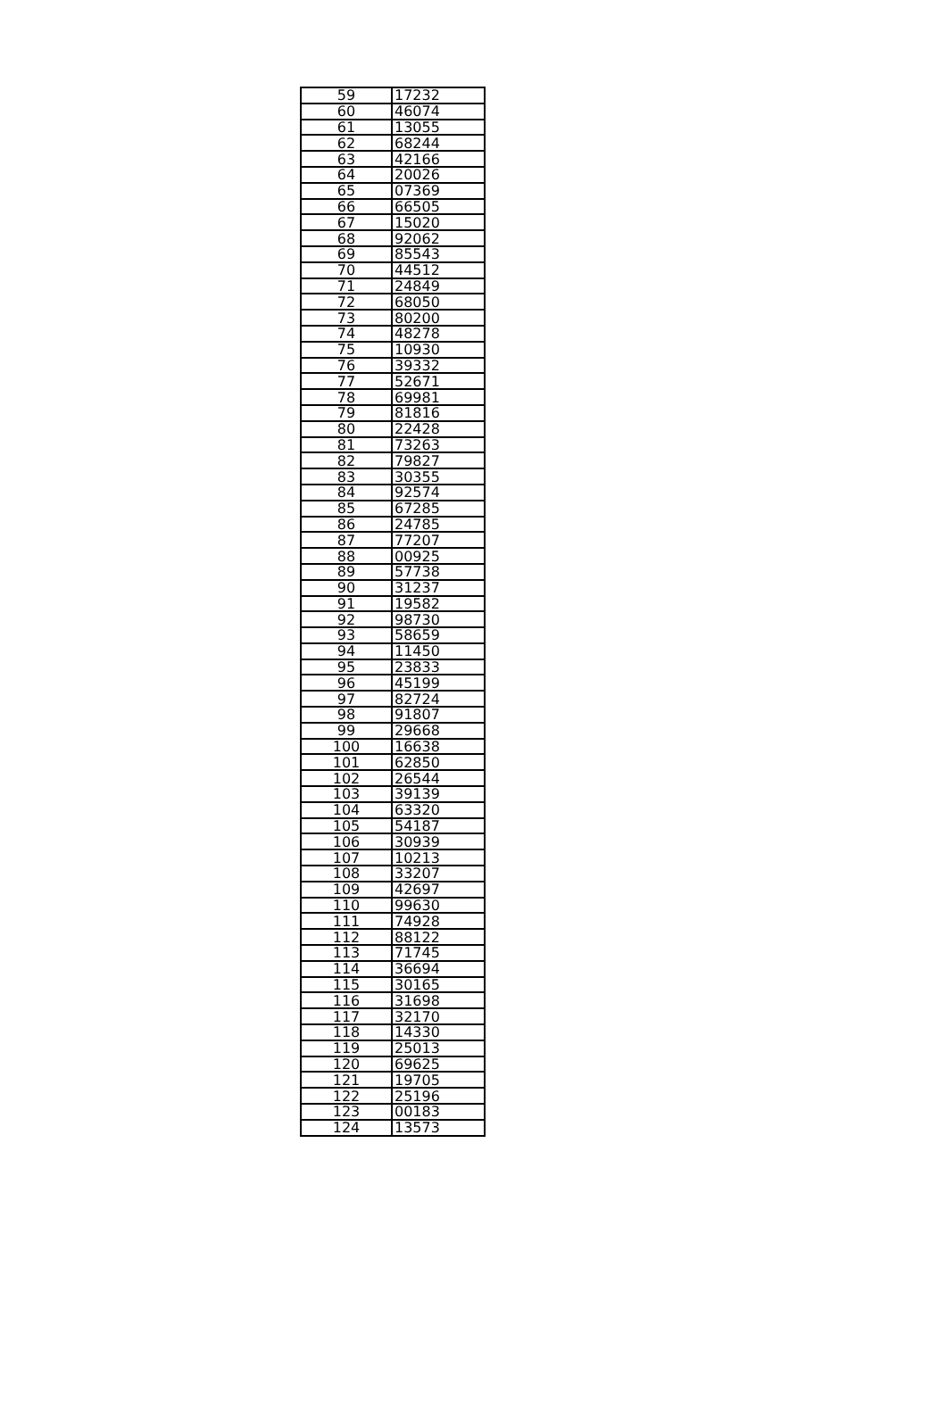| 59 | 17232 |
| 60 | 46074 |
| 61 | 13055 |
| 62 | 68244 |
| 63 | 42166 |
| 64 | 20026 |
| 65 | 07369 |
| 66 | 66505 |
| 67 | 15020 |
| 68 | 92062 |
| 69 | 85543 |
| 70 | 44512 |
| 71 | 24849 |
| 72 | 68050 |
| 73 | 80200 |
| 74 | 48278 |
| 75 | 10930 |
| 76 | 39332 |
| 77 | 52671 |
| 78 | 69981 |
| 79 | 81816 |
| 80 | 22428 |
| 81 | 73263 |
| 82 | 79827 |
| 83 | 30355 |
| 84 | 92574 |
| 85 | 67285 |
| 86 | 24785 |
| 87 | 77207 |
| 88 | 00925 |
| 89 | 57738 |
| 90 | 31237 |
| 91 | 19582 |
| 92 | 98730 |
| 93 | 58659 |
| 94 | 11450 |
| 95 | 23833 |
| 96 | 45199 |
| 97 | 82724 |
| 98 | 91807 |
| 99 | 29668 |
| 100 | 16638 |
| 101 | 62850 |
| 102 | 26544 |
| 103 | 39139 |
| 104 | 63320 |
| 105 | 54187 |
| 106 | 30939 |
| 107 | 10213 |
| 108 | 33207 |
| 109 | 42697 |
| 110 | 99630 |
| 111 | 74928 |
| 112 | 88122 |
| 113 | 71745 |
| 114 | 36694 |
| 115 | 30165 |
| 116 | 31698 |
| 117 | 32170 |
| 118 | 14330 |
| 119 | 25013 |
| 120 | 69625 |
| 121 | 19705 |
| 122 | 25196 |
| 123 | 00183 |
| 124 | 13573 |